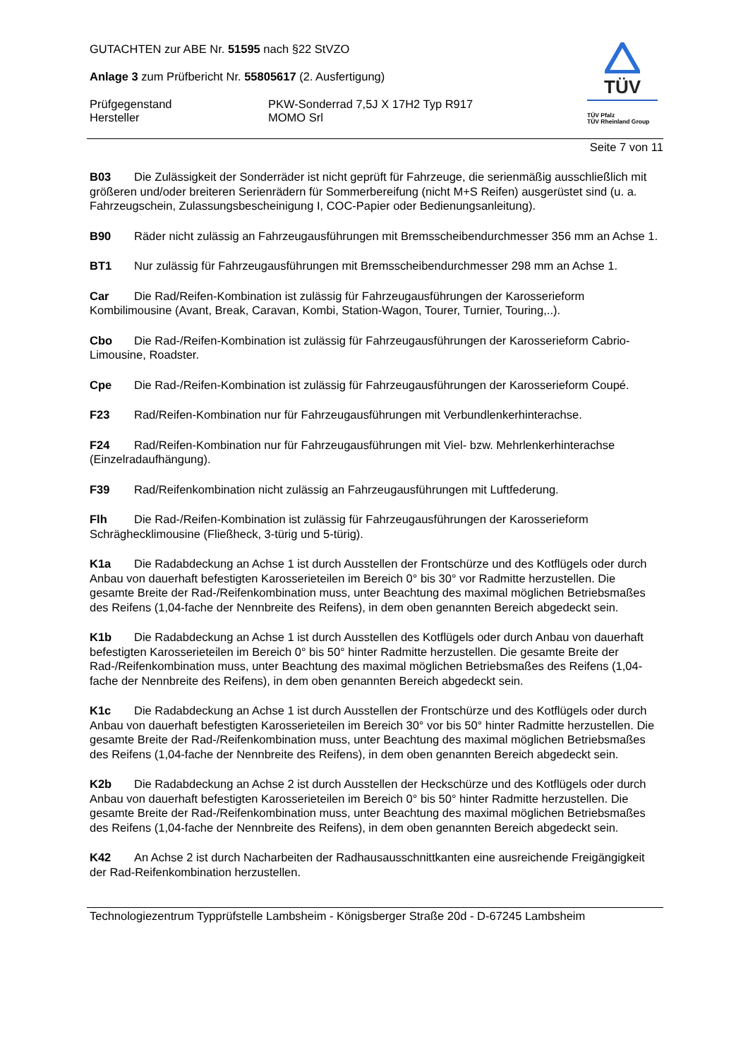TÜV
TÜV Pfalz
TÜV Rheinland Group
GUTACHTEN zur ABE Nr. 51595 nach §22 StVZO
Anlage 3 zum Prüfbericht Nr. 55805617 (2. Ausfertigung)
Prüfgegenstand PKW-Sonderrad 7,5J X 17H2 Typ R917
Hersteller MOMO Srl
Seite 7 von 11
B03 Die Zulässigkeit der Sonderräder ist nicht geprüft für Fahrzeuge, die serienmäßig ausschließlich mit größeren und/oder breiteren Serienrädern für Sommerbereifung (nicht M+S Reifen) ausgerüstet sind (u. a. Fahrzeugschein, Zulassungsbescheinigung I, COC-Papier oder Bedienungsanleitung).
B90 Räder nicht zulässig an Fahrzeugausführungen mit Bremsscheibendurchmesser 356 mm an Achse 1.
BT1 Nur zulässig für Fahrzeugausführungen mit Bremsscheibendurchmesser 298 mm an Achse 1.
Car Die Rad/Reifen-Kombination ist zulässig für Fahrzeugausführungen der Karosserieform Kombilimousine (Avant, Break, Caravan, Kombi, Station-Wagon, Tourer, Turnier, Touring,..).
Cbo Die Rad-/Reifen-Kombination ist zulässig für Fahrzeugausführungen der Karosserieform Cabrio-Limousine, Roadster.
Cpe Die Rad-/Reifen-Kombination ist zulässig für Fahrzeugausführungen der Karosserieform Coupé.
F23 Rad/Reifen-Kombination nur für Fahrzeugausführungen mit Verbundlenkerhinterachse.
F24 Rad/Reifen-Kombination nur für Fahrzeugausführungen mit Viel- bzw. Mehrlenkerhinterachse (Einzelradaufhängung).
F39 Rad/Reifenkombination nicht zulässig an Fahrzeugausführungen mit Luftfederung.
Flh Die Rad-/Reifen-Kombination ist zulässig für Fahrzeugausführungen der Karosserieform Schräghecklimousine (Fließheck, 3-türig und 5-türig).
K1a Die Radabdeckung an Achse 1 ist durch Ausstellen der Frontschürze und des Kotflügels oder durch Anbau von dauerhaft befestigten Karosserieteilen im Bereich 0° bis 30° vor Radmitte herzustellen. Die gesamte Breite der Rad-/Reifenkombination muss, unter Beachtung des maximal möglichen Betriebsmaßes des Reifens (1,04-fache der Nennbreite des Reifens), in dem oben genannten Bereich abgedeckt sein.
K1b Die Radabdeckung an Achse 1 ist durch Ausstellen des Kotflügels oder durch Anbau von dauerhaft befestigten Karosserieteilen im Bereich 0° bis 50° hinter Radmitte herzustellen. Die gesamte Breite der Rad-/Reifenkombination muss, unter Beachtung des maximal möglichen Betriebsmaßes des Reifens (1,04-fache der Nennbreite des Reifens), in dem oben genannten Bereich abgedeckt sein.
K1c Die Radabdeckung an Achse 1 ist durch Ausstellen der Frontschürze und des Kotflügels oder durch Anbau von dauerhaft befestigten Karosserieteilen im Bereich 30° vor bis 50° hinter Radmitte herzustellen. Die gesamte Breite der Rad-/Reifenkombination muss, unter Beachtung des maximal möglichen Betriebsmaßes des Reifens (1,04-fache der Nennbreite des Reifens), in dem oben genannten Bereich abgedeckt sein.
K2b Die Radabdeckung an Achse 2 ist durch Ausstellen der Heckschürze und des Kotflügels oder durch Anbau von dauerhaft befestigten Karosserieteilen im Bereich 0° bis 50° hinter Radmitte herzustellen. Die gesamte Breite der Rad-/Reifenkombination muss, unter Beachtung des maximal möglichen Betriebsmaßes des Reifens (1,04-fache der Nennbreite des Reifens), in dem oben genannten Bereich abgedeckt sein.
K42 An Achse 2 ist durch Nacharbeiten der Radhausausschnittkanten eine ausreichende Freigängigkeit der Rad-Reifenkombination herzustellen.
Technologiezentrum Typprüfstelle Lambsheim - Königsberger Straße 20d - D-67245 Lambsheim